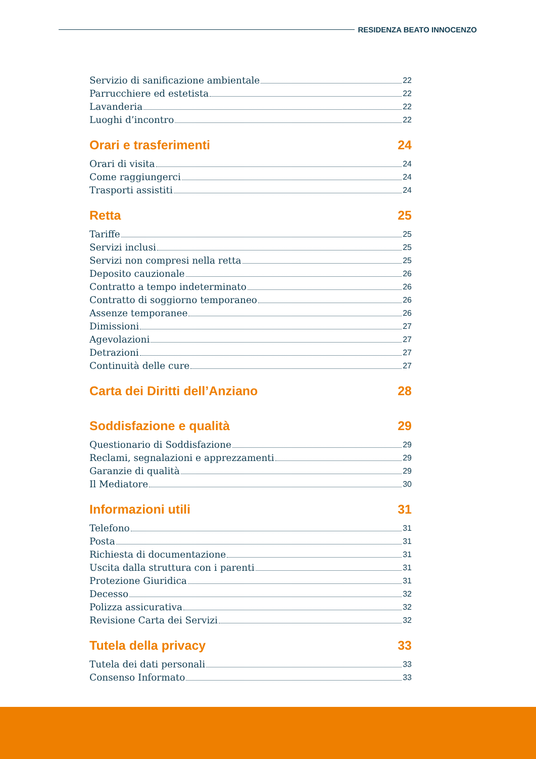RESIDENZA BEATO INNOCENZO
Servizio di sanificazione ambientale 22
Parrucchiere ed estetista 22
Lavanderia 22
Luoghi d’incontro 22
Orari e trasferimenti 24
Orari di visita 24
Come raggiungerci 24
Trasporti assistiti 24
Retta 25
Tariffe 25
Servizi inclusi 25
Servizi non compresi nella retta 25
Deposito cauzionale 26
Contratto a tempo indeterminato 26
Contratto di soggiorno temporaneo 26
Assenze temporanee 26
Dimissioni 27
Agevolazioni 27
Detrazioni 27
Continuità delle cure 27
Carta dei Diritti dell’Anziano 28
Soddisfazione e qualità 29
Questionario di Soddisfazione 29
Reclami, segnalazioni e apprezzamenti 29
Garanzie di qualità 29
Il Mediatore 30
Informazioni utili 31
Telefono 31
Posta 31
Richiesta di documentazione 31
Uscita dalla struttura con i parenti 31
Protezione Giuridica 31
Decesso 32
Polizza assicurativa 32
Revisione Carta dei Servizi 32
Tutela della privacy 33
Tutela dei dati personali 33
Consenso Informato 33